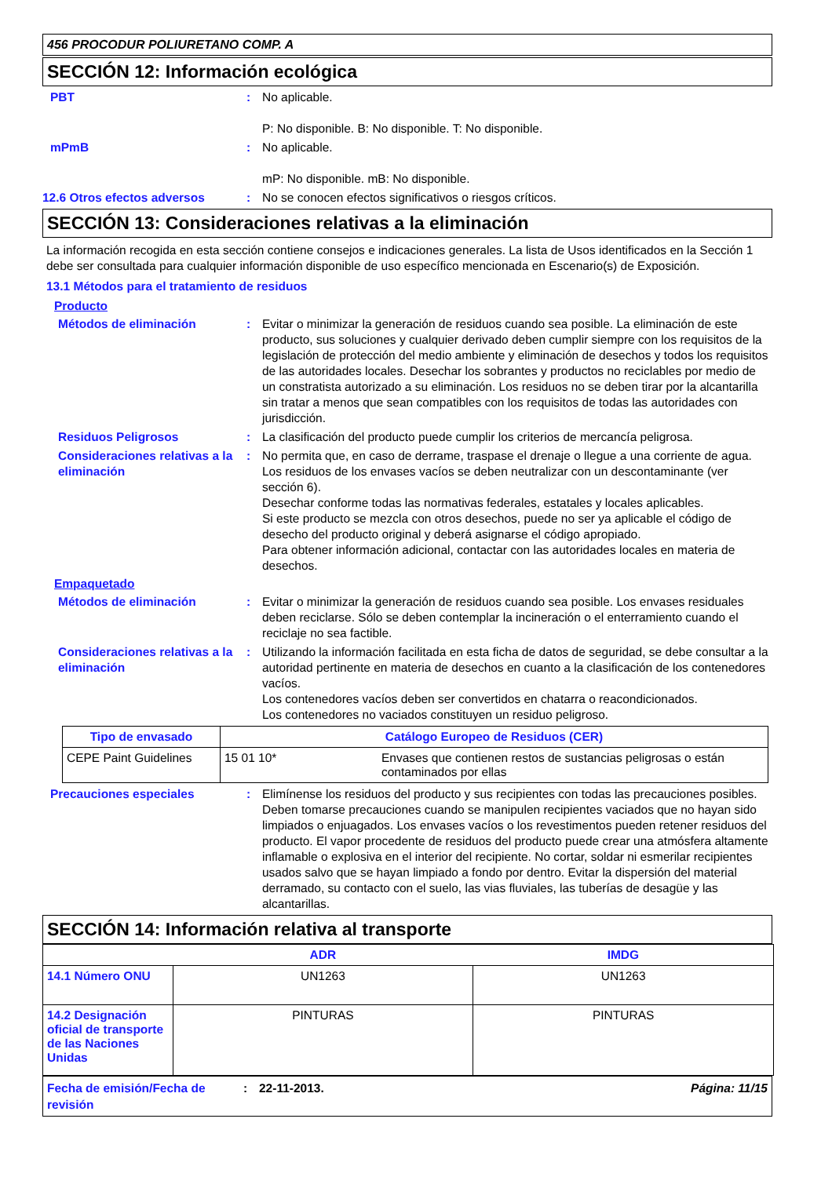456 PROCODUR POLIURETANO COMP. A
SECCIÓN 12: Información ecológica
PBT : No aplicable.
P: No disponible. B: No disponible. T: No disponible.
mPmB : No aplicable.
mP: No disponible. mB: No disponible.
12.6 Otros efectos adversos : No se conocen efectos significativos o riesgos críticos.
SECCIÓN 13: Consideraciones relativas a la eliminación
La información recogida en esta sección contiene consejos e indicaciones generales. La lista de Usos identificados en la Sección 1 debe ser consultada para cualquier información disponible de uso específico mencionada en Escenario(s) de Exposición.
13.1 Métodos para el tratamiento de residuos
Producto
Métodos de eliminación : Evitar o minimizar la generación de residuos cuando sea posible. La eliminación de este producto, sus soluciones y cualquier derivado deben cumplir siempre con los requisitos de la legislación de protección del medio ambiente y eliminación de desechos y todos los requisitos de las autoridades locales. Desechar los sobrantes y productos no reciclables por medio de un constratista autorizado a su eliminación. Los residuos no se deben tirar por la alcantarilla sin tratar a menos que sean compatibles con los requisitos de todas las autoridades con jurisdicción.
Residuos Peligrosos : La clasificación del producto puede cumplir los criterios de mercancía peligrosa.
Consideraciones relativas a la eliminación
: No permita que, en caso de derrame, traspase el drenaje o llegue a una corriente de agua. Los residuos de los envases vacíos se deben neutralizar con un descontaminante (ver sección 6).
Desechar conforme todas las normativas federales, estatales y locales aplicables.
Si este producto se mezcla con otros desechos, puede no ser ya aplicable el código de desecho del producto original y deberá asignarse el código apropiado.
Para obtener información adicional, contactar con las autoridades locales en materia de desechos.
Empaquetado
Métodos de eliminación : Evitar o minimizar la generación de residuos cuando sea posible. Los envases residuales deben reciclarse. Sólo se deben contemplar la incineración o el enterramiento cuando el reciclaje no sea factible.
Consideraciones relativas a la eliminación
: Utilizando la información facilitada en esta ficha de datos de seguridad, se debe consultar a la autoridad pertinente en materia de desechos en cuanto a la clasificación de los contenedores vacíos.
Los contenedores vacíos deben ser convertidos en chatarra o reacondicionados.
Los contenedores no vaciados constituyen un residuo peligroso.
| Tipo de envasado | Catálogo Europeo de Residuos (CER) | |
| --- | --- | --- |
| CEPE Paint Guidelines | 15 01 10* | Envases que contienen restos de sustancias peligrosas o están contaminados por ellas |
Precauciones especiales : Elimínense los residuos del producto y sus recipientes con todas las precauciones posibles. Deben tomarse precauciones cuando se manipulen recipientes vaciados que no hayan sido limpiados o enjuagados. Los envases vacíos o los revestimentos pueden retener residuos del producto. El vapor procedente de residuos del producto puede crear una atmósfera altamente inflamable o explosiva en el interior del recipiente. No cortar, soldar ni esmerilar recipientes usados salvo que se hayan limpiado a fondo por dentro. Evitar la dispersión del material derramado, su contacto con el suelo, las vias fluviales, las tuberías de desagüe y las alcantarillas.
SECCIÓN 14: Información relativa al transporte
| | ADR | IMDG |
| --- | --- | --- |
| 14.1 Número ONU | UN1263 | UN1263 |
| 14.2 Designación oficial de transporte de las Naciones Unidas | PINTURAS | PINTURAS |
Fecha de emisión/Fecha de revisión
: 22-11-2013. Página: 11/15